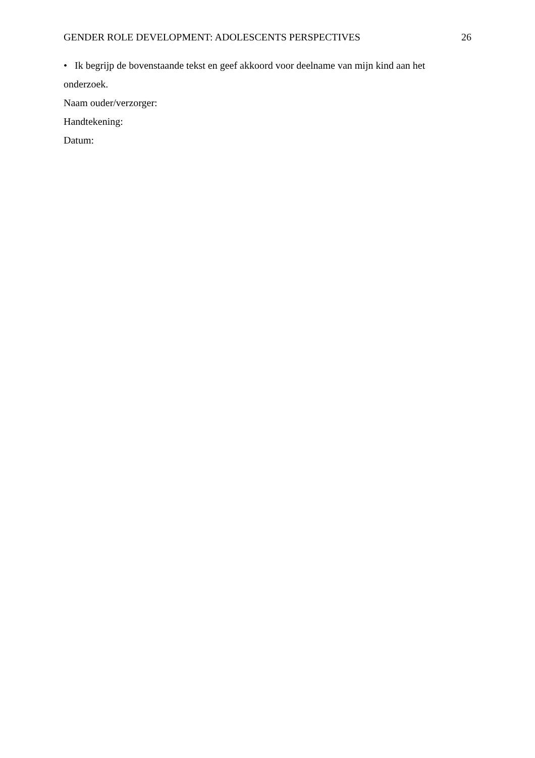GENDER ROLE DEVELOPMENT: ADOLESCENTS PERSPECTIVES 26
• Ik begrijp de bovenstaande tekst en geef akkoord voor deelname van mijn kind aan het onderzoek.
Naam ouder/verzorger:
Handtekening:
Datum: